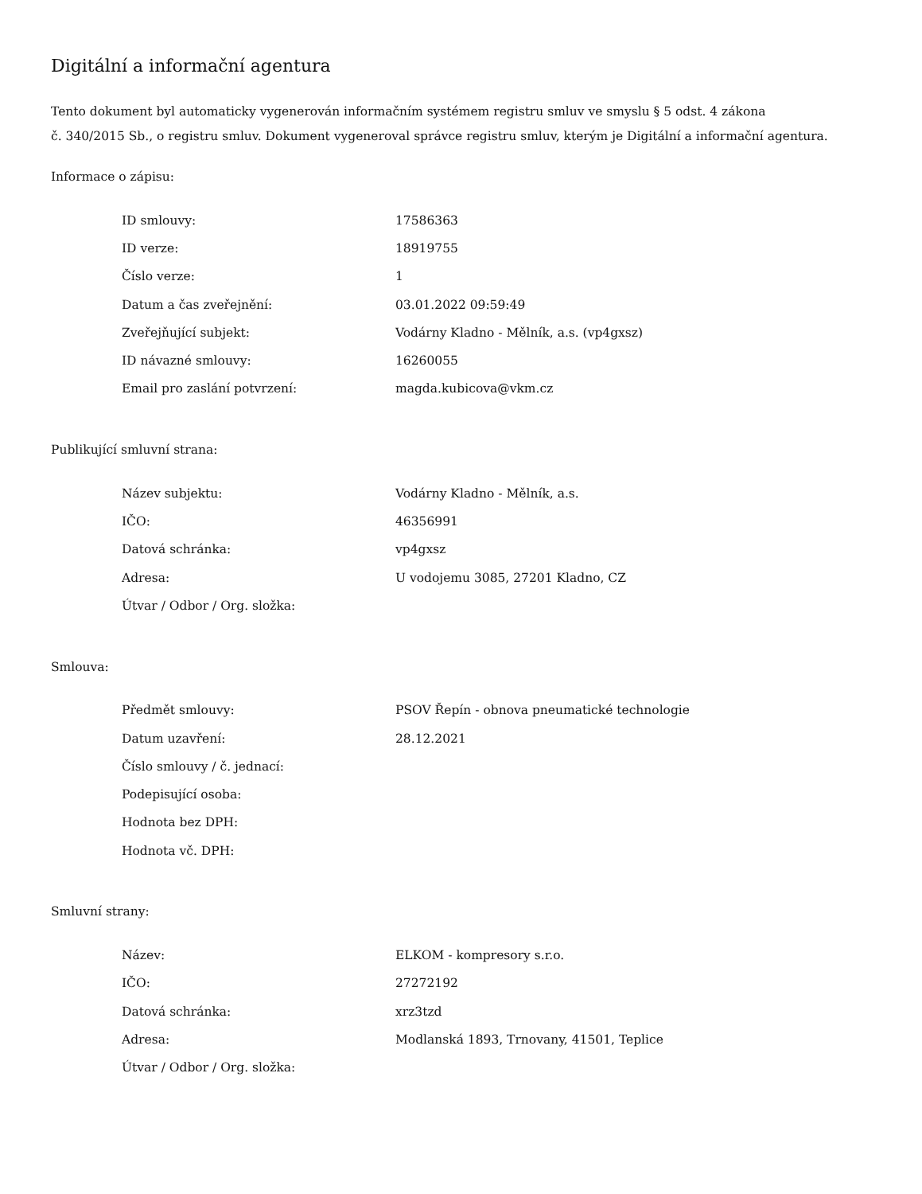Digitální a informační agentura
Tento dokument byl automaticky vygenerován informačním systémem registru smluv ve smyslu § 5 odst. 4 zákona
č. 340/2015 Sb., o registru smluv. Dokument vygeneroval správce registru smluv, kterým je Digitální a informační agentura.
Informace o zápisu:
| ID smlouvy: | 17586363 |
| ID verze: | 18919755 |
| Číslo verze: | 1 |
| Datum a čas zveřejnění: | 03.01.2022 09:59:49 |
| Zveřejňující subjekt: | Vodárny Kladno - Mělník, a.s. (vp4gxsz) |
| ID návazné smlouvy: | 16260055 |
| Email pro zaslání potvrzení: | magda.kubicova@vkm.cz |
Publikující smluvní strana:
| Název subjektu: | Vodárny Kladno - Mělník, a.s. |
| IČO: | 46356991 |
| Datová schránka: | vp4gxsz |
| Adresa: | U vodojemu 3085, 27201 Kladno, CZ |
| Útvar / Odbor / Org. složka: | |
Smlouva:
| Předmět smlouvy: | PSOV Řepín - obnova pneumatické technologie |
| Datum uzavření: | 28.12.2021 |
| Číslo smlouvy / č. jednací: | |
| Podepisující osoba: | |
| Hodnota bez DPH: | |
| Hodnota vč. DPH: | |
Smluvní strany:
| Název: | ELKOM - kompresory s.r.o. |
| IČO: | 27272192 |
| Datová schránka: | xrz3tzd |
| Adresa: | Modlanská 1893, Trnovany, 41501, Teplice |
| Útvar / Odbor / Org. složka: | |